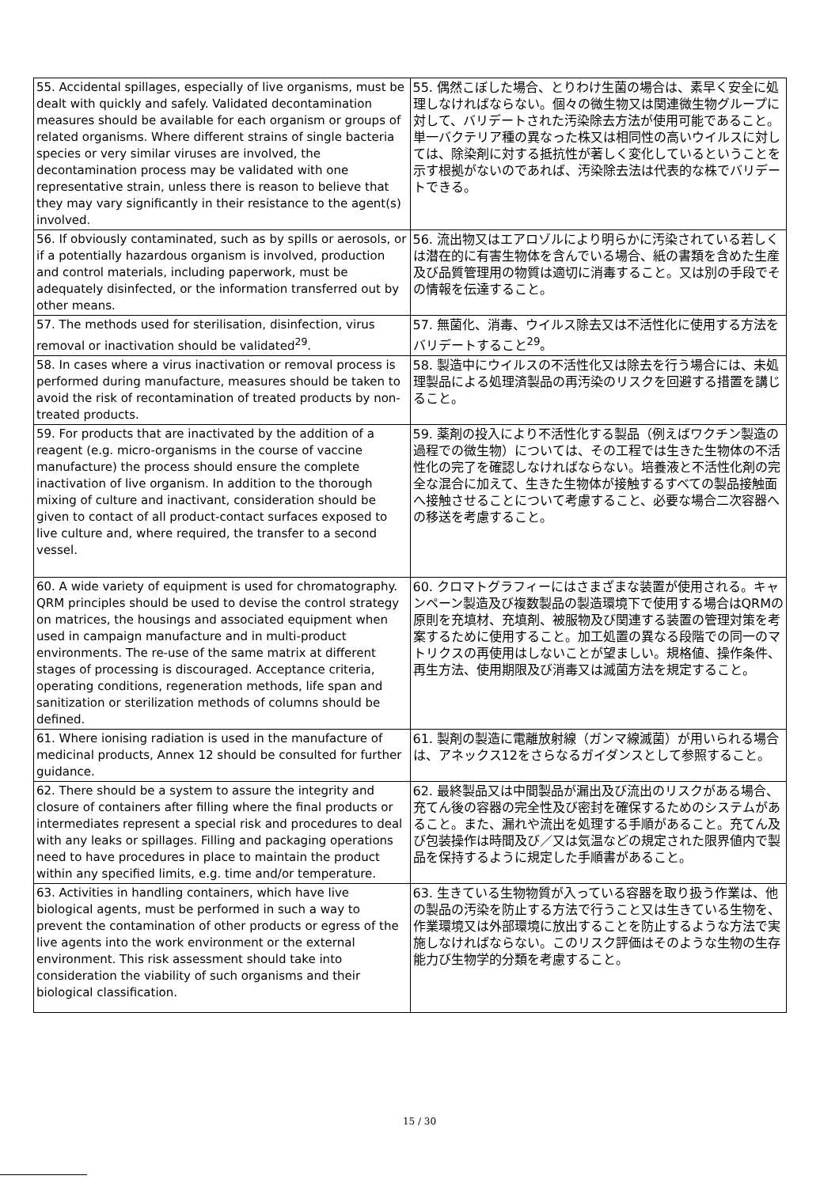| 55. Accidental spillages, especially of live organisms, must be dealt with quickly and safely. Validated decontamination measures should be available for each organism or groups of related organisms. Where different strains of single bacteria species or very similar viruses are involved, the decontamination process may be validated with one representative strain, unless there is reason to believe that they may vary significantly in their resistance to the agent(s) involved. | 55. 偶然こぼした場合、とりわけ生菌の場合は、素早く安全に処理しなければならない。個々の微生物又は関連微生物グループに対して、バリデートされた汚染除去方法が使用可能であること。単一バクテリア種の異なった株又は相同性の高いウイルスに対しては、除染剤に対する抵抗性が著しく変化しているということを示す根拠がないのであれば、汚染除去法は代表的な株でバリデートできる。 |
| 56. If obviously contaminated, such as by spills or aerosols, or if a potentially hazardous organism is involved, production and control materials, including paperwork, must be adequately disinfected, or the information transferred out by other means. | 56. 流出物又はエアロゾルにより明らかに汚染されている若しくは潜在的に有害生物体を含んでいる場合、紙の書類を含めた生産及び品質管理用の物質は適切に消毒すること。又は別の手段でその情報を伝達すること。 |
| 57. The methods used for sterilisation, disinfection, virus removal or inactivation should be validated<sup>29</sup>. | 57. 無菌化、消毒、ウイルス除去又は不活性化に使用する方法をバリデートすること<sup>29</sup>。 |
| 58. In cases where a virus inactivation or removal process is performed during manufacture, measures should be taken to avoid the risk of recontamination of treated products by non-treated products. | 58. 製造中にウイルスの不活性化又は除去を行う場合には、未処理製品による処理済製品の再汚染のリスクを回避する措置を講じること。 |
| 59. For products that are inactivated by the addition of a reagent (e.g. micro-organisms in the course of vaccine manufacture) the process should ensure the complete inactivation of live organism. In addition to the thorough mixing of culture and inactivant, consideration should be given to contact of all product-contact surfaces exposed to live culture and, where required, the transfer to a second vessel. | 59. 薬剤の投入により不活性化する製品（例えばワクチン製造の過程での微生物）については、その工程では生きた生物体の不活性化の完了を確認しなければならない。培養液と不活性化剤の完全な混合に加えて、生きた生物体が接触するすべての製品接触面へ接触させることについて考慮すること、必要な場合二次容器への移送を考慮すること。 |
| 60. A wide variety of equipment is used for chromatography. QRM principles should be used to devise the control strategy on matrices, the housings and associated equipment when used in campaign manufacture and in multi-product environments. The re-use of the same matrix at different stages of processing is discouraged. Acceptance criteria, operating conditions, regeneration methods, life span and sanitization or sterilization methods of columns should be defined. | 60. クロマトグラフィーにはさまざまな装置が使用される。キャンペーン製造及び複数製品の製造環境下で使用する場合はQRMの原則を充填材、充填剤、被服物及び関連する装置の管理対策を考案するために使用すること。加工処置の異なる段階での同一のマトリクスの再使用はしないことが望ましい。規格値、操作条件、再生方法、使用期限及び消毒又は滅菌方法を規定すること。 |
| 61. Where ionising radiation is used in the manufacture of medicinal products, Annex 12 should be consulted for further guidance. | 61. 製剤の製造に電離放射線（ガンマ線滅菌）が用いられる場合は、アネックス12をさらなるガイダンスとして参照すること。 |
| 62. There should be a system to assure the integrity and closure of containers after filling where the final products or intermediates represent a special risk and procedures to deal with any leaks or spillages. Filling and packaging operations need to have procedures in place to maintain the product within any specified limits, e.g. time and/or temperature. | 62. 最終製品又は中間製品が漏出及び流出のリスクがある場合、充てん後の容器の完全性及び密封を確保するためのシステムがあること。また、漏れや流出を処理する手順があること。充てん及び包装操作は時間及び／又は気温などの規定された限界値内で製品を保持するように規定した手順書があること。 |
| 63. Activities in handling containers, which have live biological agents, must be performed in such a way to prevent the contamination of other products or egress of the live agents into the work environment or the external environment. This risk assessment should take into consideration the viability of such organisms and their biological classification. | 63. 生きている生物物質が入っている容器を取り扱う作業は、他の製品の汚染を防止する方法で行うこと又は生きている生物を、作業環境又は外部環境に放出することを防止するような方法で実施しなければならない。このリスク評価はそのような生物の生存能力び生物学的分類を考慮すること。 |
15 / 30